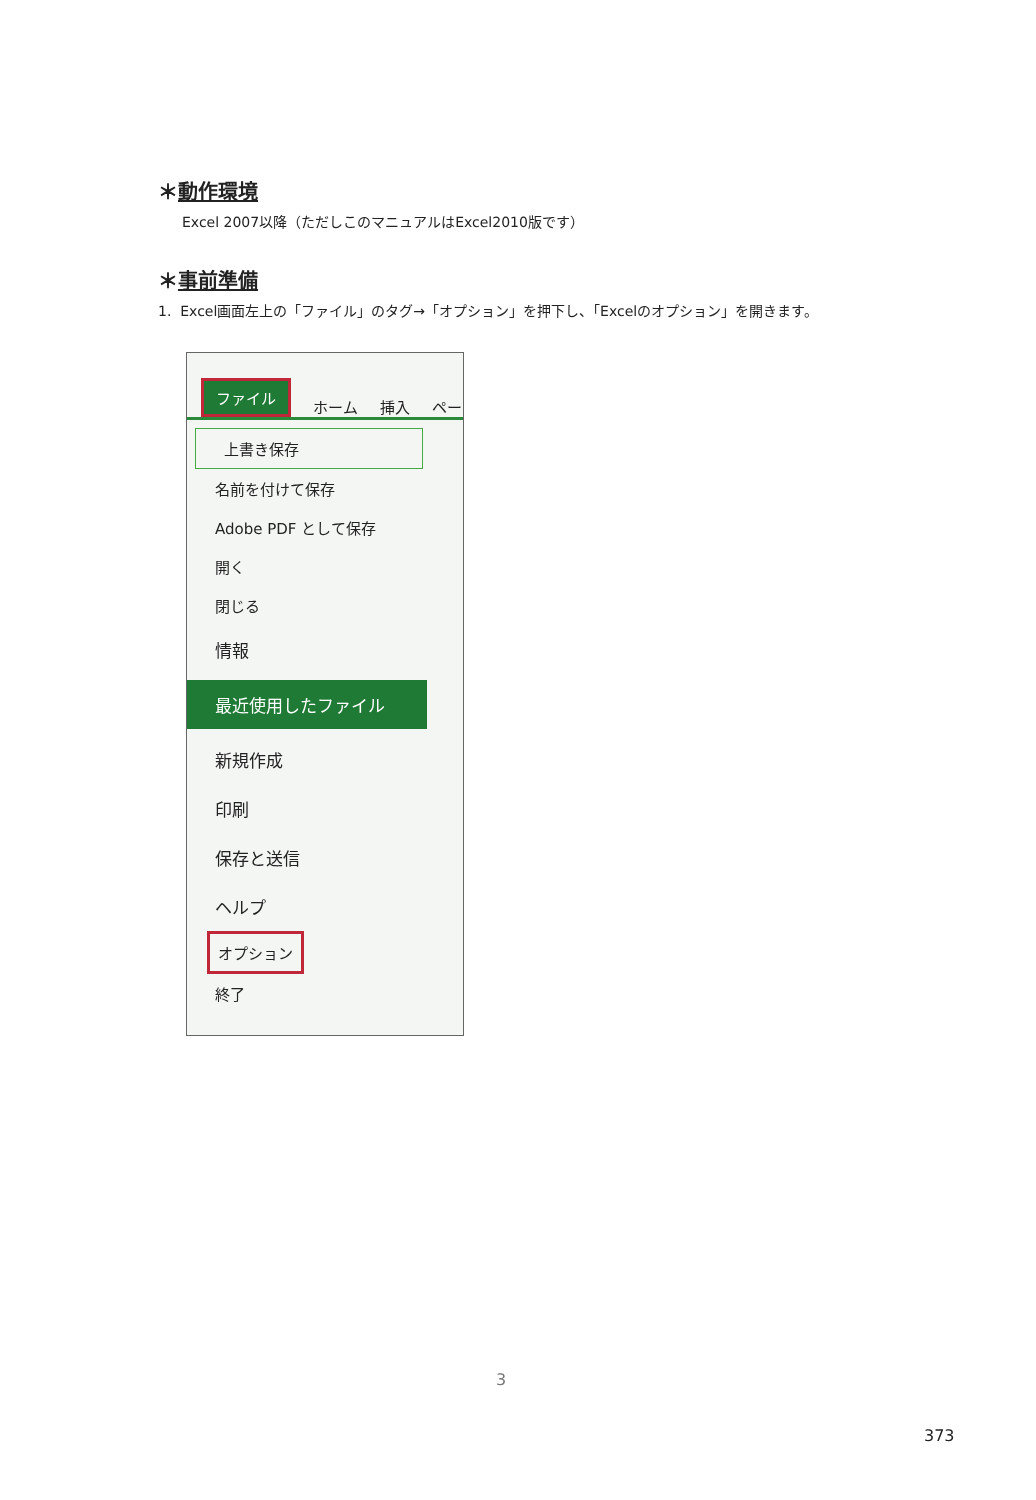＊動作環境
Excel 2007以降（ただしこのマニュアルはExcel2010版です）
＊事前準備
1. Excel画面左上の「ファイル」のタグ→「オプション」を押下し、「Excelのオプション」を開きます。
ファイル ホーム 挿入 ペー
上書き保存
名前を付けて保存
Adobe PDF として保存
開く
閉じる
情報
最近使用したファイル
新規作成
印刷
保存と送信
ヘルプ
オプション
終了
3
373